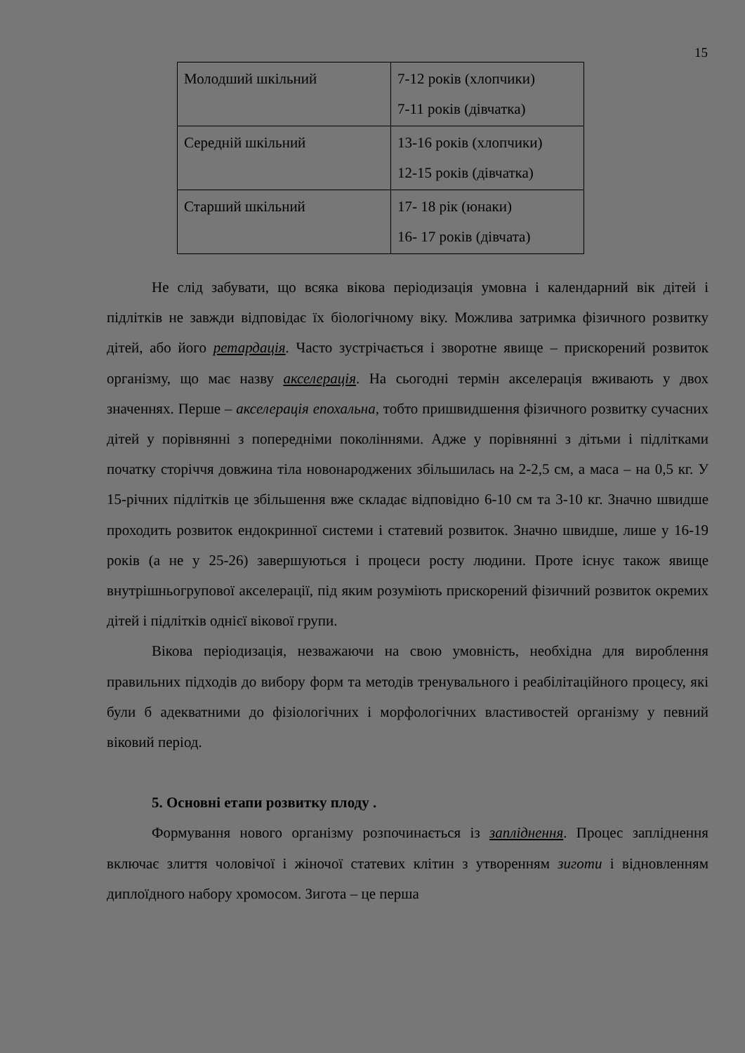15
| Молодший шкільний | 7-12 років (хлопчики) 7-11 років (дівчатка) |
| Середній шкільний | 13-16 років (хлопчики) 12-15 років (дівчатка) |
| Старший шкільний | 17- 18 рік (юнаки) 16- 17 років (дівчата) |
Не слід забувати, що всяка вікова періодизація умовна і календарний вік дітей і підлітків не завжди відповідає їх біологічному віку. Можлива затримка фізичного розвитку дітей, або його ретардація. Часто зустрічається і зворотне явище – прискорений розвиток організму, що має назву акселерація. На сьогодні термін акселерація вживають у двох значеннях. Перше – акселерація епохальна, тобто пришвидшення фізичного розвитку сучасних дітей у порівнянні з попередніми поколіннями. Адже у порівнянні з дітьми і підлітками початку сторіччя довжина тіла новонароджених збільшилась на 2-2,5 см, а маса – на 0,5 кг. У 15-річних підлітків це збільшення вже складає відповідно 6-10 см та 3-10 кг. Значно швидше проходить розвиток ендокринної системи і статевий розвиток. Значно швидше, лише у 16-19 років (а не у 25-26) завершуються і процеси росту людини. Проте існує також явище внутрішньогрупової акселерації, під яким розуміють прискорений фізичний розвиток окремих дітей і підлітків однієї вікової групи.
Вікова періодизація, незважаючи на свою умовність, необхідна для вироблення правильних підходів до вибору форм та методів тренувального і реабілітаційного процесу, які були б адекватними до фізіологічних і морфологічних властивостей організму у певний віковий період.
5. Основні етапи розвитку плоду .
Формування нового організму розпочинається із запліднення. Процес запліднення включає злиття чоловічої і жіночої статевих клітин з утворенням зиготи і відновленням диплоїдного набору хромосом. Зигота – це перша